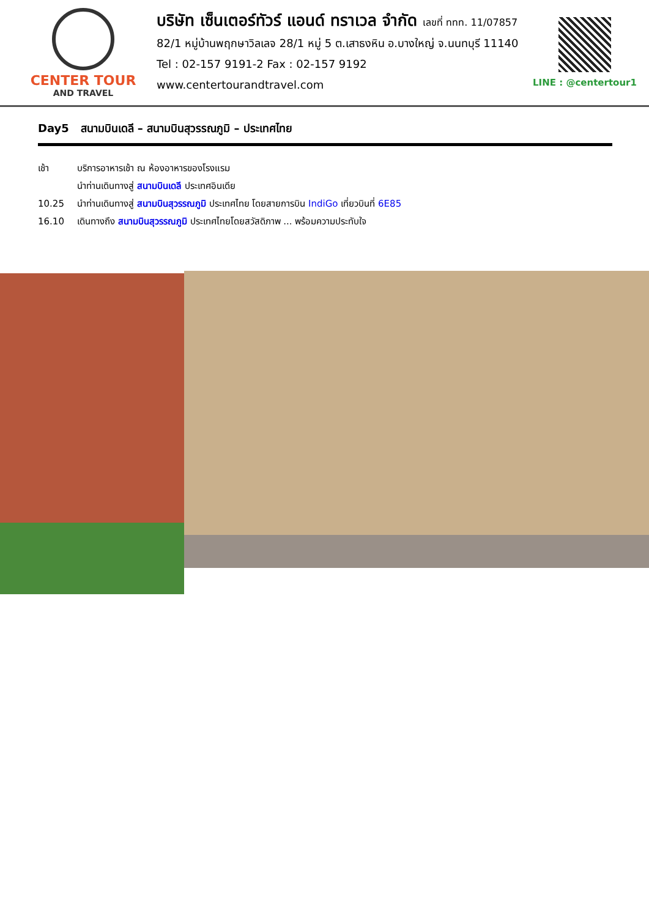CENTER TOUR
AND TRAVEL
บริษัท เซ็นเตอร์ทัวร์ แอนด์ ทราเวล จำกัด เลขที่ ททท. 11/07857
82/1 หมู่บ้านพฤกษาวิลเลจ 28/1 หมู่ 5 ต.เสาธงหิน อ.บางใหญ่ จ.นนทบุรี 11140
Tel : 02-157 9191-2 Fax : 02-157 9192 www.centertourandtravel.com
LINE : @centertour1
Day5 สนามบินเดลี – สนามบินสุวรรณภูมิ – ประเทศไทย
เช้า บริการอาหารเช้า ณ ห้องอาหารของโรงแรม
นำท่านเดินทางสู่ สนามบินเดลี ประเทศอินเดีย
10.25 นำท่านเดินทางสู่ สนามบินสุวรรณภูมิ ประเทศไทย โดยสายการบิน IndiGo เที่ยวบินที่ 6E85
16.10 เดินทางถึง สนามบินสุวรรณภูมิ ประเทศไทยโดยสวัสดิภาพ ... พร้อมความประทับใจ